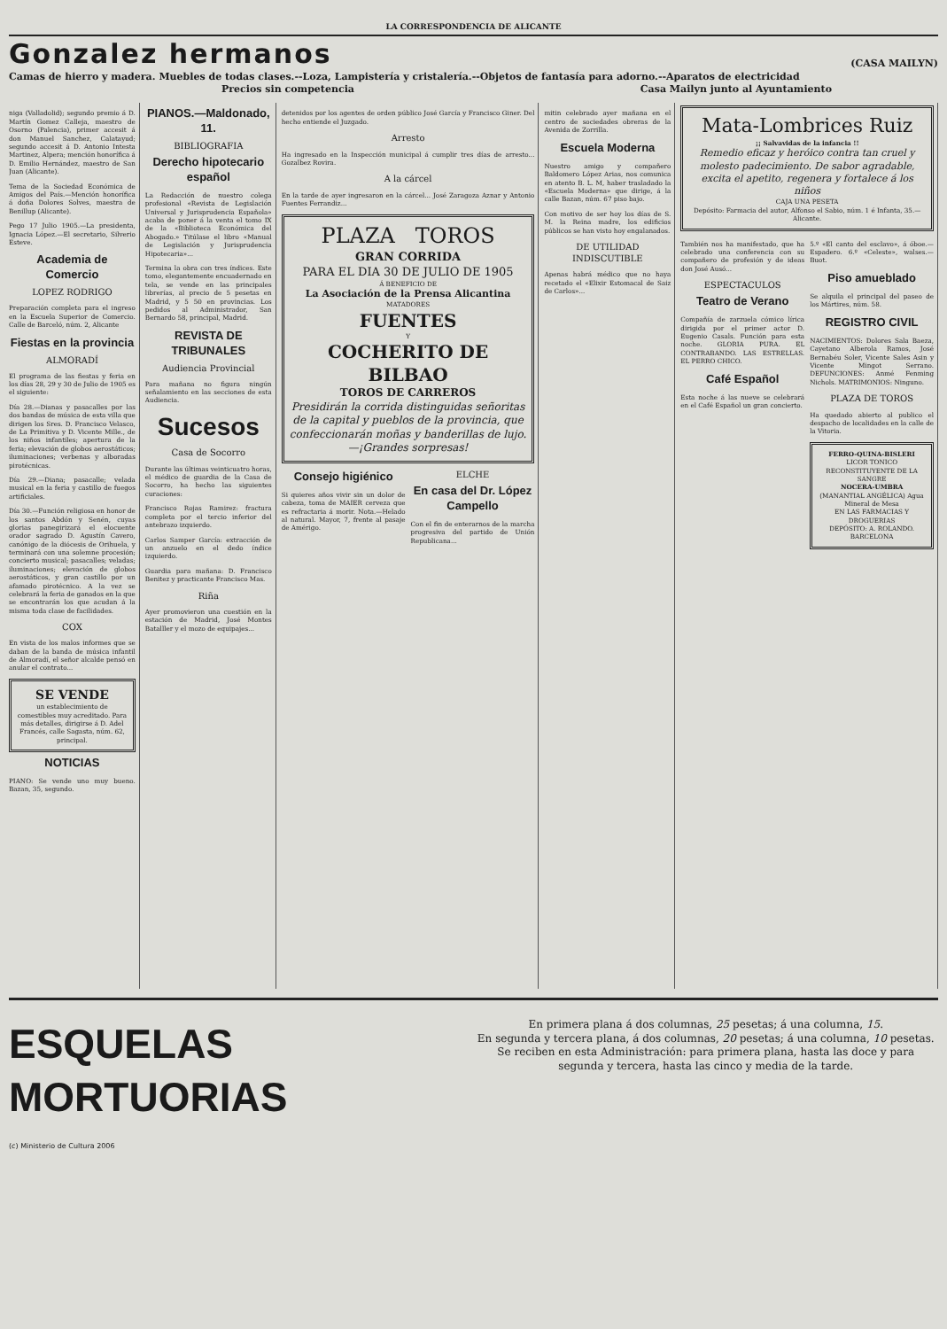LA CORRESPONDENCIA DE ALICANTE
Gonzalez hermanos (CASA MAILYN)
Camas de hierro y madera. Muebles de todas clases.--Loza, Lampistería y cristalería.--Objetos de fantasía para adorno.--Aparatos de electricidad
Precios sin competencia Casa Mailyn junto al Ayuntamiento
niga (Valladolid); segundo premio á D. Martín Gomez Calleja, maestro de Osorno (Palencia), primer accesit á don Manuel Sanchez, Calatayud; segundo accesit á D. Antonio Intesta Martinez, Alpera; mención honorífica á D. Emilio Hernández, maestro de San Juan (Alicante).
Tema de la Sociedad Económica de Amigos del País.—Mención honorífica á doña Dolores Solves, maestra de Benillup (Alicante).
Pego 17 Julio 1905.—La presidenta, Ignacia López.—El secretario, Silverio Esteve.
Academia de Comercio
LOPEZ RODRIGO
Preparación completa para el ingreso en la Escuela Superior de Comercio. Calle de Barceló, núm. 2, Alicante
Fiestas en la provincia
ALMORADÍ
El programa de las fiestas y feria en los días 28, 29 y 30 de Julio de 1905 es el siguiente:
Día 28.—Dianas y pasacalles por las dos bandas de música de esta villa que dirigen los Sres. D. Francisco Velasco, de La Primitiva y D. Vicente Mille., de los niños infantiles; apertura de la feria; elevación de globos aerostáticos; iluminaciones; verbenas y alboradas pirotécnicas.
Día 29.—Diana; pasacalle; velada musical en la feria y castillo de fuegos artificiales.
Día 30.—Función religiosa en honor de los santos Abdón y Senén, cuyas glorias panegirizará el elocuente orador sagrado D. Agustín Cavero, canónigo de la diócesis de Orihuela, y terminará con una solemne procesión; concierto musical; pasacalles; veladas; iluminaciones; elevación de globos aerostáticos, y gran castillo por un afamado pirotécnico. A la vez se celebrará la feria de ganados en la que se encontrarán los que acudan á la misma toda clase de facilidades.
COX
En vista de los malos informes que se daban de la banda de música infantil de Almoradí, el señor alcalde pensó en anular el contrato...
SE VENDE
un establecimiento de comestibles muy acreditado. Para más detalles, dirigirse á D. Adel Francés, calle Sagasta, núm. 62, principal.
NOTICIAS
PIANO: Se vende uno muy bueno. Bazan, 35, segundo.
PIANOS.—Maldonado, 11.
BIBLIOGRAFIA
Derecho hipotecario español
La Redacción de nuestro colega profesional «Revista de Legislación Universal y Jurisprudencia Española» acaba de poner á la venta el tomo IX de la «Biblioteca Económica del Abogado.» Titúlase el libro «Manual de Legislación y Jurisprudencia Hipotecaria»...
Termina la obra con tres índices. Este tomo, elegantemente encuadernado en tela, se vende en las principales librerías, al precio de 5 pesetas en Madrid, y 5 50 en provincias. Los pedidos al Administrador, San Bernardo 58, principal, Madrid.
REVISTA DE TRIBUNALES
Audiencia Provincial
Para mañana no figura ningún señalamiento en las secciones de esta Audiencia.
Sucesos
Casa de Socorro
Durante las últimas veinticuatro horas, el médico de guardia de la Casa de Socorro, ha hecho las siguientes curaciones:
Francisco Rojas Ramirez: fractura completa por el tercio inferior del antebrazo izquierdo.
Carlos Samper García: extracción de un anzuelo en el dedo índice izquierdo.
Guardia para mañana: D. Francisco Benitez y practicante Francisco Mas.
Riña
Ayer promovieron una cuestión en la estación de Madrid, José Montes Batalller y el mozo de equipajes...
detenidos por los agentes de orden público José García y Francisco Giner. Del hecho entiende el Juzgado.
Arresto
Ha ingresado en la Inspección municipal á cumplir tres días de arresto... Gozalbez Rovira.
A la cárcel
En la tarde de ayer ingresaron en la cárcel... José Zaragoza Aznar y Antonio Fuentes Ferrandiz...
PLAZA TOROS
GRAN CORRIDA
PARA EL DIA 30 DE JULIO DE 1905
Á BENEFICIO DE
La Asociación de la Prensa Alicantina
MATADORES
FUENTES
Y
COCHERITO DE BILBAO
TOROS DE CARREROS
Presidirán la corrida distinguidas señoritas de la capital y pueblos de la provincia, que confeccionarán moñas y banderillas de lujo.—¡Grandes sorpresas!
Consejo higiénico
Si quieres años vivir sin un dolor de cabeza, toma de MAIER cerveza que es refractaria á morir. Nota.—Helado al natural. Mayor, 7, frente al pasaje de Amérigo.
ELCHE
En casa del Dr. López Campello
Con el fin de enterarnos de la marcha progresiva del partido de Unión Republicana...
mitin celebrado ayer mañana en el centro de sociedades obreras de la Avenida de Zorrilla.
Escuela Moderna
Nuestro amigo y compañero Baldomero López Arias, nos comunica en atento B. L. M, haber trasladado la «Escuela Moderna» que dirige, á la calle Bazan, núm. 67 piso bajo.
Con motivo de ser hoy los días de S. M. la Reina madre, los edificios públicos se han visto hoy engalanados.
DE UTILIDAD INDISCUTIBLE
Apenas habrá médico que no haya recetado el «Elixir Estomacal de Saiz de Carlos»...
Mata-Lombrices Ruiz
¡¡ Salvavidas de la infancia !!
Remedio eficaz y heróico contra tan cruel y molesto padecimiento. De sabor agradable, excita el apetito, regenera y fortalece á los niños
CAJA UNA PESETA
Depósito: Farmacia del autor, Alfonso el Sabio, núm. 1 é Infanta, 35.—Alicante.
También nos ha manifestado, que ha celebrado una conferencia con su compañero de profesión y de ideas don José Ausó...
ESPECTACULOS
Teatro de Verano
Compañía de zarzuela cómico lírica dirigida por el primer actor D. Eugenio Casals. Función para esta noche. GLORIA PURA. EL CONTRABANDO. LAS ESTRELLAS. EL PERRO CHICO.
Café Español
Esta noche á las nueve se celebrará en el Café Español un gran concierto.
5.º «El canto del esclavo», á óboe.—Espadero. 6.º «Celeste», walses.—Buot.
Piso amueblado
Se alquila el principal del paseo de los Mártires, núm. 58.
REGISTRO CIVIL
NACIMIENTOS: Dolores Sala Baeza, Cayetano Alberola Ramos, José Bernabéu Soler, Vicente Sales Asin y Vicente Mingot Serrano. DEFUNCIONES: Anmé Fenming Nichols. MATRIMONIOS: Ninguno.
PLAZA DE TOROS
Ha quedado abierto al publico el despacho de localidades en la calle de la Vitoria.
FERRO-QUINA-BISLERI
LICOR TONICO RECONSTITUYENTE DE LA SANGRE
NOCERA-UMBRA
(MANANTIAL ANGÉLICA) Agua Mineral de Mesa
EN LAS FARMACIAS Y DROGUERIAS
DEPÓSITO: A. ROLANDO. BARCELONA
ESQUELAS MORTUORIAS
En primera plana á dos columnas, 25 pesetas; á una columna, 15.
En segunda y tercera plana, á dos columnas, 20 pesetas; á una columna, 10 pesetas.
Se reciben en esta Administración: para primera plana, hasta las doce y para segunda y tercera, hasta las cinco y media de la tarde.
(c) Ministerio de Cultura 2006